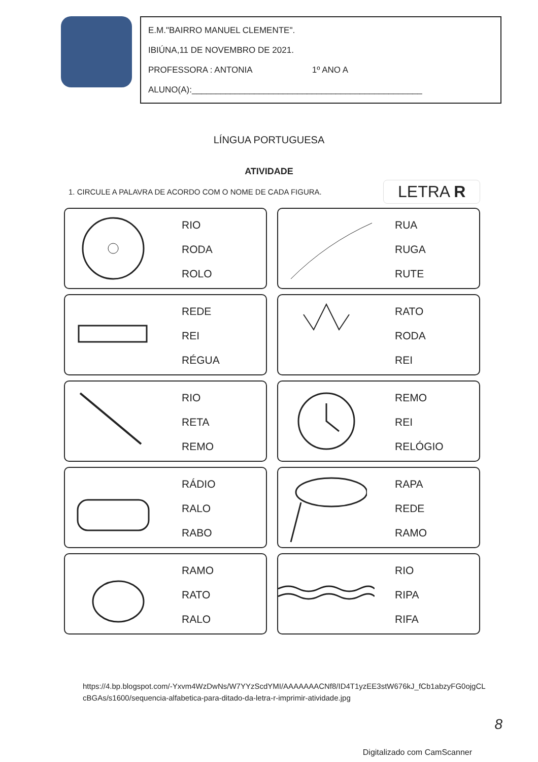E.M."BAIRRO MANUEL CLEMENTE".
IBIÚNA,11 DE NOVEMBRO DE 2021.
PROFESSORA : ANTONIA 1º ANO A
ALUNO(A):________________________________________________
LÍNGUA PORTUGUESA
ATIVIDADE
1. CIRCULE A PALAVRA DE ACORDO COM O NOME DE CADA FIGURA.
LETRA R
RIO
RODA
ROLO
RUA
RUGA
RUTE
REDE
REI
RÉGUA
RATO
RODA
REI
RIO
RETA
REMO
REMO
REI
RELÓGIO
RÁDIO
RALO
RABO
RAPA
REDE
RAMO
RAMO
RATO
RALO
RIO
RIPA
RIFA
https://4.bp.blogspot.com/-Yxvm4WzDwNs/W7YYzScdYMI/AAAAAAACNf8/ID4T1yzEE3stW676kJ_fCb1abzyFG0ojgCLcBGAs/s1600/sequencia-alfabetica-para-ditado-da-letra-r-imprimir-atividade.jpg
8
Digitalizado com CamScanner